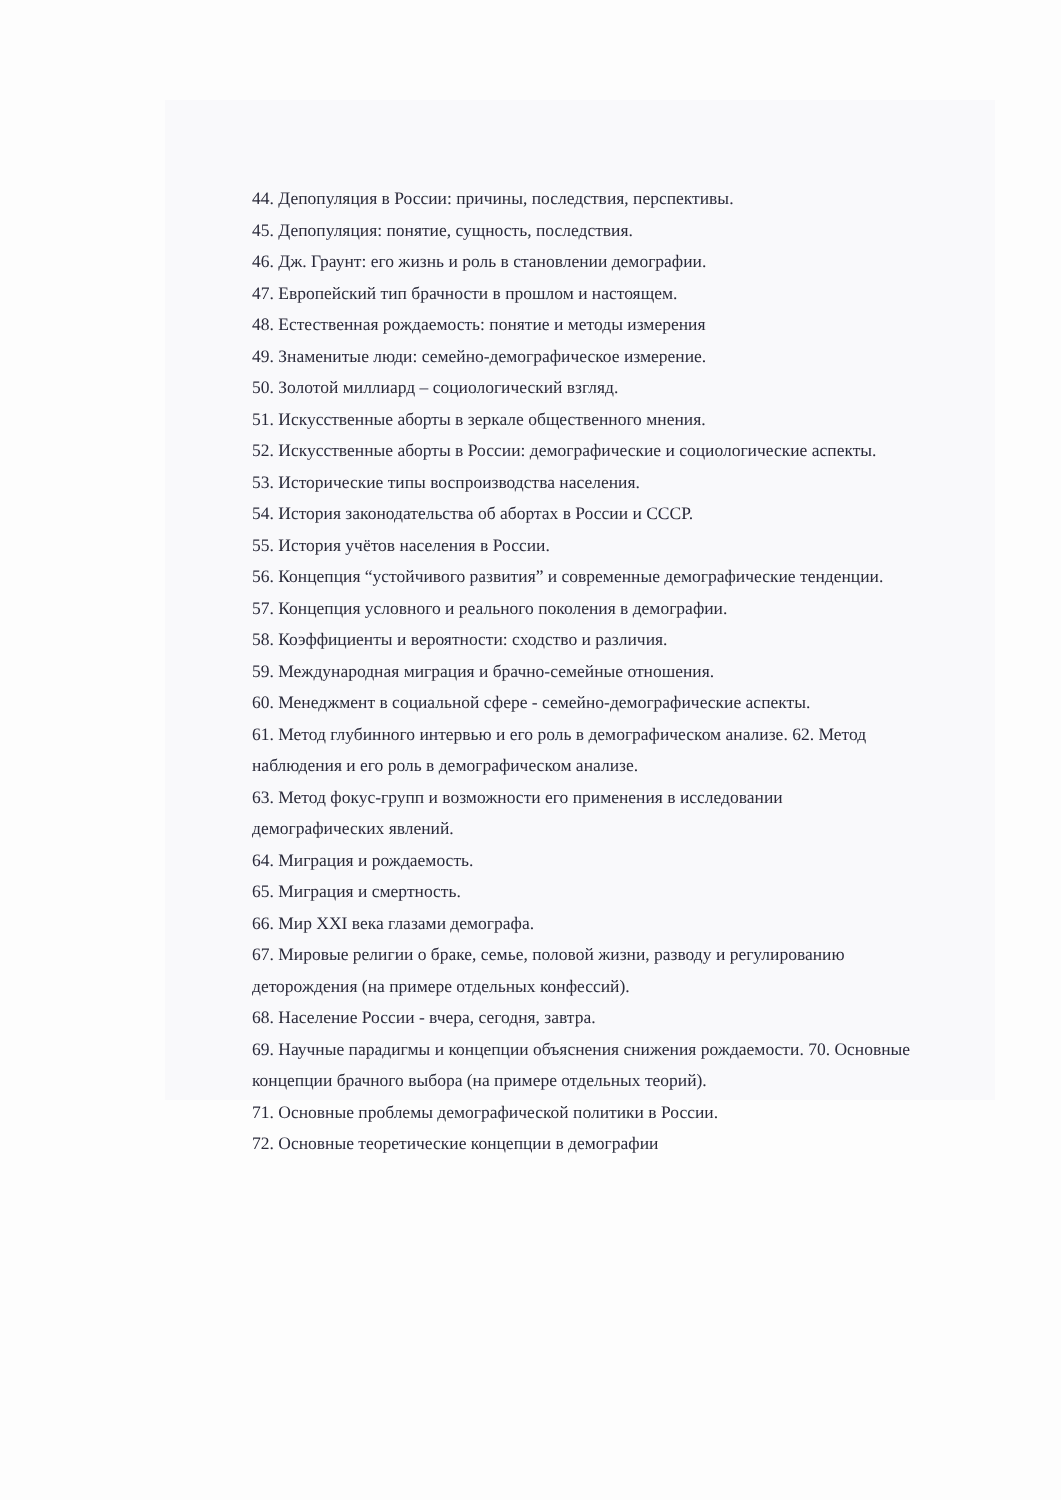44. Депопуляция в России: причины, последствия, перспективы.
45. Депопуляция: понятие, сущность, последствия.
46. Дж. Граунт: его жизнь и роль в становлении демографии.
47. Европейский тип брачности в прошлом и настоящем.
48. Естественная рождаемость: понятие и методы измерения
49. Знаменитые люди: семейно-демографическое измерение.
50. Золотой миллиард – социологический взгляд.
51. Искусственные аборты в зеркале общественного мнения.
52. Искусственные аборты в России: демографические и социологические аспекты.
53. Исторические типы воспроизводства населения.
54. История законодательства об абортах в России и СССР.
55. История учётов населения в России.
56. Концепция “устойчивого развития” и современные демографические тенденции.
57. Концепция условного и реального поколения в демографии.
58. Коэффициенты и вероятности: сходство и различия.
59. Международная миграция и брачно-семейные отношения.
60. Менеджмент в социальной сфере - семейно-демографические аспекты.
61. Метод глубинного интервью и его роль в демографическом анализе. 62. Метод наблюдения и его роль в демографическом анализе.
63. Метод фокус-групп и возможности его применения в исследовании демографических явлений.
64. Миграция и рождаемость.
65. Миграция и смертность.
66. Мир XXI века глазами демографа.
67. Мировые религии о браке, семье, половой жизни, разводу и регулированию деторождения (на примере отдельных конфессий).
68. Население России - вчера, сегодня, завтра.
69. Научные парадигмы и концепции объяснения снижения рождаемости. 70. Основные концепции брачного выбора (на примере отдельных теорий).
71. Основные проблемы демографической политики в России.
72. Основные теоретические концепции в демографии